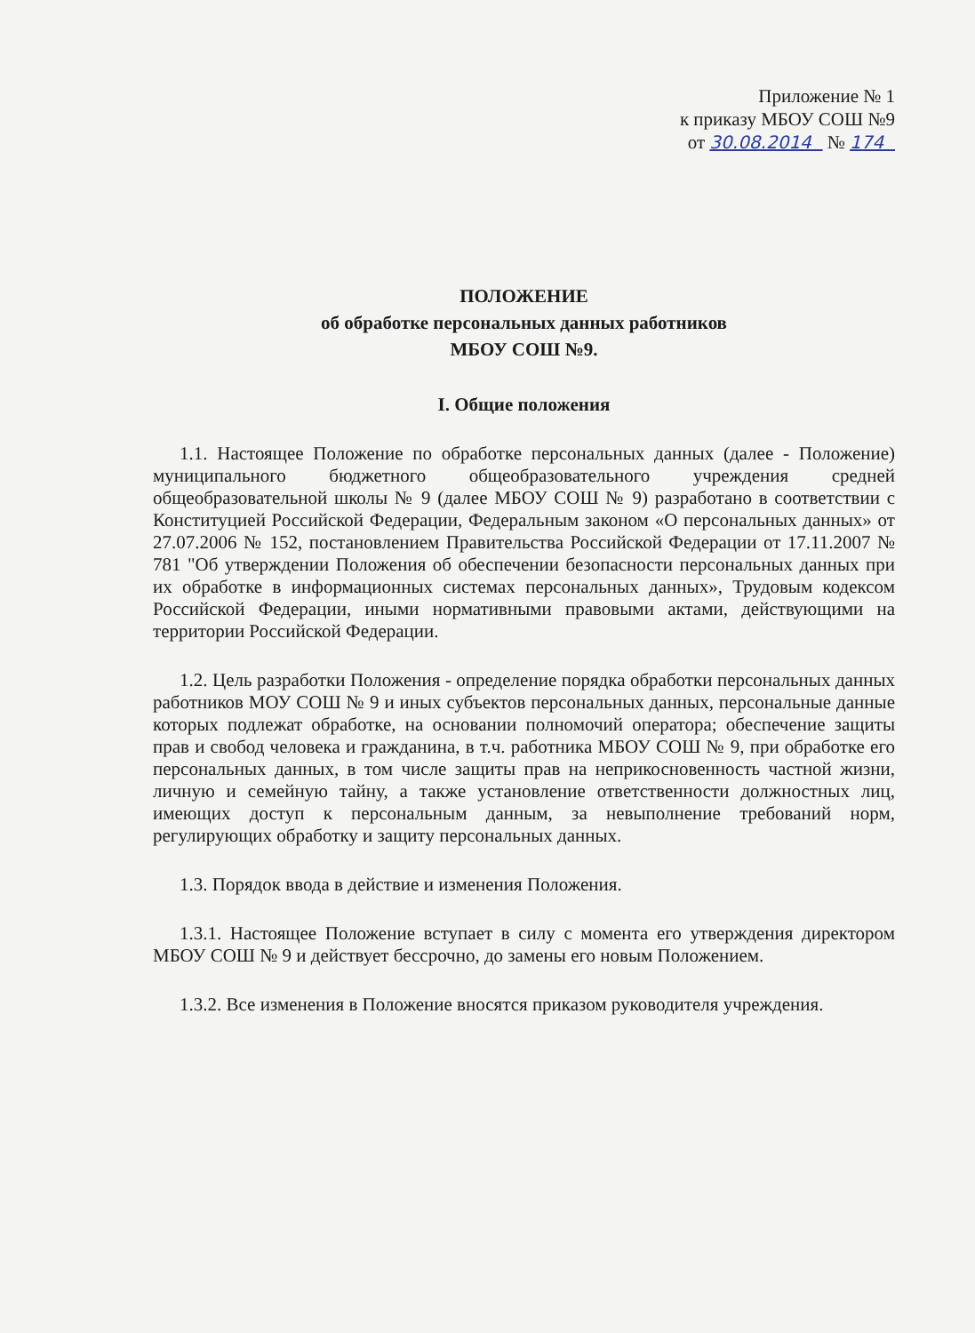Приложение № 1
к приказу МБОУ СОШ №9
от 30.08.2014 № 174
ПОЛОЖЕНИЕ
об обработке персональных данных работников
МБОУ СОШ №9.
I. Общие положения
1.1. Настоящее Положение по обработке персональных данных (далее - Положение) муниципального бюджетного общеобразовательного учреждения средней общеобразовательной школы № 9 (далее МБОУ СОШ № 9) разработано в соответствии с Конституцией Российской Федерации, Федеральным законом «О персональных данных» от 27.07.2006 № 152, постановлением Правительства Российской Федерации от 17.11.2007 № 781 "Об утверждении Положения об обеспечении безопасности персональных данных при их обработке в информационных системах персональных данных», Трудовым кодексом Российской Федерации, иными нормативными правовыми актами, действующими на территории Российской Федерации.
1.2. Цель разработки Положения - определение порядка обработки персональных данных работников МОУ СОШ № 9 и иных субъектов персональных данных, персональные данные которых подлежат обработке, на основании полномочий оператора; обеспечение защиты прав и свобод человека и гражданина, в т.ч. работника МБОУ СОШ № 9, при обработке его персональных данных, в том числе защиты прав на неприкосновенность частной жизни, личную и семейную тайну, а также установление ответственности должностных лиц, имеющих доступ к персональным данным, за невыполнение требований норм, регулирующих обработку и защиту персональных данных.
1.3. Порядок ввода в действие и изменения Положения.
1.3.1. Настоящее Положение вступает в силу с момента его утверждения директором МБОУ СОШ № 9 и действует бессрочно, до замены его новым Положением.
1.3.2. Все изменения в Положение вносятся приказом руководителя учреждения.